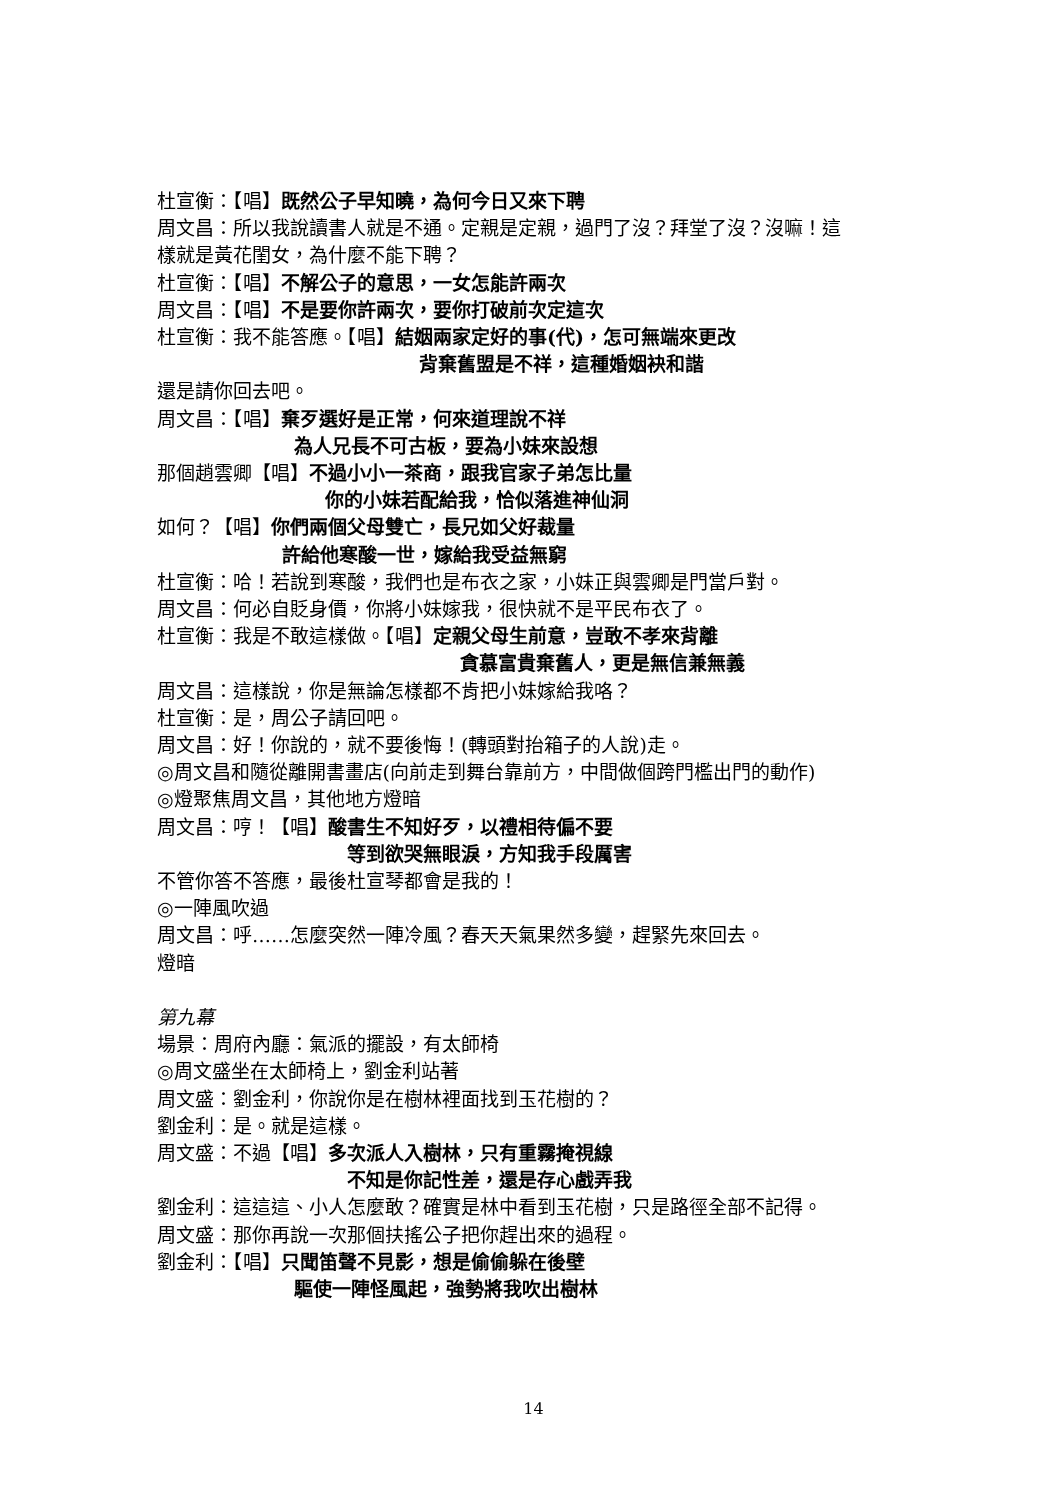杜宣衡：【唱】既然公子早知曉，為何今日又來下聘
周文昌：所以我說讀書人就是不通。定親是定親，過門了沒？拜堂了沒？沒嘛！這
樣就是黃花閨女，為什麼不能下聘？
杜宣衡：【唱】不解公子的意思，一女怎能許兩次
周文昌：【唱】不是要你許兩次，要你打破前次定這次
杜宣衡：我不能答應。【唱】結姻兩家定好的事(代)，怎可無端來更改
背棄舊盟是不祥，這種婚姻袂和諧
還是請你回去吧。
周文昌：【唱】棄歹選好是正常，何來道理說不祥
為人兄長不可古板，要為小妹來設想
那個趙雲卿【唱】不過小小一茶商，跟我官家子弟怎比量
你的小妹若配給我，恰似落進神仙洞
如何？【唱】你們兩個父母雙亡，長兄如父好裁量
許給他寒酸一世，嫁給我受益無窮
杜宣衡：哈！若說到寒酸，我們也是布衣之家，小妹正與雲卿是門當戶對。
周文昌：何必自貶身價，你將小妹嫁我，很快就不是平民布衣了。
杜宣衡：我是不敢這樣做。【唱】定親父母生前意，豈敢不孝來背離
貪慕富貴棄舊人，更是無信兼無義
周文昌：這樣說，你是無論怎樣都不肯把小妹嫁給我咯？
杜宣衡：是，周公子請回吧。
周文昌：好！你說的，就不要後悔！(轉頭對抬箱子的人說)走。
◎周文昌和隨從離開書畫店(向前走到舞台靠前方，中間做個跨門檻出門的動作)
◎燈聚焦周文昌，其他地方燈暗
周文昌：哼！【唱】酸書生不知好歹，以禮相待偏不要
等到欲哭無眼淚，方知我手段厲害
不管你答不答應，最後杜宣琴都會是我的！
◎一陣風吹過
周文昌：呼……怎麼突然一陣冷風？春天天氣果然多變，趕緊先來回去。
燈暗
第九幕
場景：周府內廳：氣派的擺設，有太師椅
◎周文盛坐在太師椅上，劉金利站著
周文盛：劉金利，你說你是在樹林裡面找到玉花樹的？
劉金利：是。就是這樣。
周文盛：不過【唱】多次派人入樹林，只有重霧掩視線
不知是你記性差，還是存心戲弄我
劉金利：這這這、小人怎麼敢？確實是林中看到玉花樹，只是路徑全部不記得。
周文盛：那你再說一次那個扶搖公子把你趕出來的過程。
劉金利：【唱】只聞笛聲不見影，想是偷偷躲在後壁
驅使一陣怪風起，強勢將我吹出樹林
14